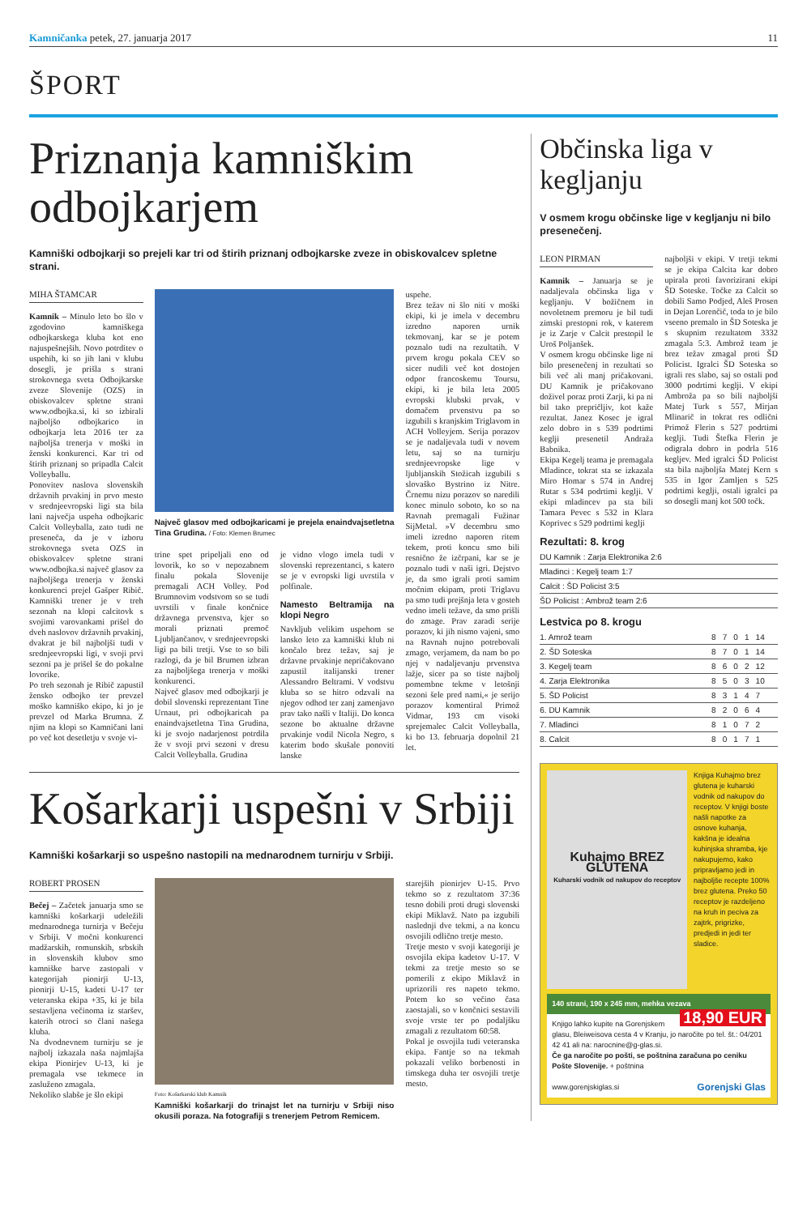Kamničanka petek, 27. januarja 2017 11
ŠPORT
Priznanja kamniškim odbojkarjem
Kamniški odbojkarji so prejeli kar tri od štirih priznanj odbojkarske zveze in obiskovalcev spletne strani.
MIHA ŠTAMCAR
Kamnik – Minulo leto bo šlo v zgodovino kamniškega odbojkarskega kluba kot eno najuspešnejših. Novo potrditev o uspehih, ki so jih lani v klubu dosegli, je prišla s strani strokovnega sveta Odbojkarske zveze Slovenije (OZS) in obiskovalcev spletne strani www.odbojka.si, ki so izbirali najboljšo odbojkarico in odbojkarja leta 2016 ter za najboljša trenerja v moški in ženski konkurenci. Kar tri od štirih priznanj so pripadla Calcit Volleyballu.
Ponovitev naslova slovenskih državnih prvakinj in prvo mesto v srednjeevropski ligi sta bila lani največja uspeha odbojkaric Calcit Volleyballa, zato tudi ne preseneča, da je v izboru strokovnega sveta OZS in obiskovalcev spletne strani www.odbojka.si največ glasov za najboljšega trenerja v ženski konkurenci prejel Gašper Ribič. Kamniški trener je v treh sezonah na klopi calcitovk s svojimi varovankami prišel do dveh naslovov državnih prvakinj, dvakrat je bil najboljši tudi v srednjeevropski ligi, v svoji prvi sezoni pa je prišel še do pokalne lovorike.
Po treh sezonah je Ribič zapustil žensko odbojko ter prevzel moško kamniško ekipo, ki jo je prevzel od Marka Brumna. Z njim na klopi so Kamničani lani po več kot desetletju v svoje vi-
Največ glasov med odbojkaricami je prejela enaindvajsetletna Tina Grudina. / Foto: Klemen Brumec
trine spet pripeljali eno od lovorik, ko so v nepozabnem finalu pokala Slovenije premagali ACH Volley. Pod Brumnovim vodstvom so se tudi uvrstili v finale končnice državnega prvenstva, kjer so morali priznati premoč Ljubljančanov, v srednjeevropski ligi pa bili tretji. Vse to so bili razlogi, da je bil Brumen izbran za najboljšega trenerja v moški konkurenci.
Največ glasov med odbojkarji je dobil slovenski reprezentant Tine Urnaut, pri odbojkaricah pa enaindvajsetletna Tina Grudina, ki je svojo nadarjenost potrdila že v svoji prvi sezoni v dresu Calcit Volleyballa. Grudina
je vidno vlogo imela tudi v slovenski reprezentanci, s katero se je v evropski ligi uvrstila v polfinale.
Namesto Beltramija na klopi Negro
Navkljub velikim uspehom se lansko leto za kamniški klub ni končalo brez težav, saj je državne prvakinje nepričakovano zapustil italijanski trener Alessandro Beltrami. V vodstvu kluba so se hitro odzvali na njegov odhod ter zanj zamenjavo prav tako našli v Italiji. Do konca sezone bo aktualne državne prvakinje vodil Nicola Negro, s katerim bodo skušale ponoviti lanske
uspehe.
Brez težav ni šlo niti v moški ekipi, ki je imela v decembru izredno naporen urnik tekmovanj, kar se je potem poznalo tudi na rezultatih. V prvem krogu pokala CEV so sicer nudili več kot dostojen odpor francoskemu Toursu, ekipi, ki je bila leta 2005 evropski klubski prvak, v domačem prvenstvu pa so izgubili s kranjskim Triglavom in ACH Volleyjem. Serija porazov se je nadaljevala tudi v novem letu, saj so na turnirju srednjeevropske lige v ljubljanskih Stožicah izgubili s slovaško Bystrino iz Nitre. Črnemu nizu porazov so naredili konec minulo soboto, ko so na Ravnah premagali Fužinar SijMetal. »V decembru smo imeli izredno naporen ritem tekem, proti koncu smo bili resnično že izčrpani, kar se je poznalo tudi v naši igri. Dejstvo je, da smo igrali proti samim močnim ekipam, proti Triglavu pa smo tudi prejšnja leta v gosteh vedno imeli težave, da smo prišli do zmage. Prav zaradi serije porazov, ki jih nismo vajeni, smo na Ravnah nujno potrebovali zmago, verjamem, da nam bo po njej v nadaljevanju prvenstva lažje, sicer pa so tiste najbolj pomembne tekme v letošnji sezoni šele pred nami,« je serijo porazov komentiral Primož Vidmar, 193 cm visoki sprejemalec Calcit Volleyballa, ki bo 13. februarja dopolnil 21 let.
Košarkarji uspešni v Srbiji
Kamniški košarkarji so uspešno nastopili na mednarodnem turnirju v Srbiji.
ROBERT PROSEN
Bečej – Začetek januarja smo se kamniški košarkarji udeležili mednarodnega turnirja v Bečeju v Srbiji. V močni konkurenci madžarskih, romunskih, srbskih in slovenskih klubov smo kamniške barve zastopali v kategorijah pionirji U-13, pionirji U-15, kadeti U-17 ter veteranska ekipa +35, ki je bila sestavljena večinoma iz staršev, katerih otroci so člani našega kluba.
Na dvodnevnem turnirju se je najbolj izkazala naša najmlajša ekipa Pionirjev U-13, ki je premagala vse tekmece in zasluženo zmagala.
Nekoliko slabše je šlo ekipi
Foto: Košarkarski klub Kamnik
Kamniški košarkarji do trinajst let na turnirju v Srbiji niso okusili poraza. Na fotografiji s trenerjem Petrom Remicem.
starejših pionirjev U-15. Prvo tekmo so z rezultatom 37:36 tesno dobili proti drugi slovenski ekipi Miklavž. Nato pa izgubili naslednji dve tekmi, a na koncu osvojili odlično tretje mesto.
Tretje mesto v svoji kategoriji je osvojila ekipa kadetov U-17. V tekmi za tretje mesto so se pomerili z ekipo Miklavž in uprizorili res napeto tekmo. Potem ko so večino časa zaostajali, so v končnici sestavili svoje vrste ter po podaljšku zmagali z rezultatom 60:58.
Pokal je osvojila tudi veteranska ekipa. Fantje so na tekmah pokazali veliko borbenosti in timskega duha ter osvojili tretje mesto.
Občinska liga v kegljanju
V osmem krogu občinske lige v kegljanju ni bilo presenečenj.
LEON PIRMAN
Kamnik – Januarja se je nadaljevala občinska liga v kegljanju. V božičnem in novoletnem premoru je bil tudi zimski prestopni rok, v katerem je iz Zarje v Calcit prestopil le Uroš Poljanšek.
V osmem krogu občinske lige ni bilo presenečenj in rezultati so bili več ali manj pričakovani. DU Kamnik je pričakovano doživel poraz proti Zarji, ki pa ni bil tako prepričljiv, kot kaže rezultat. Janez Kosec je igral zelo dobro in s 539 podrtimi keglji presenetil Andraža Babnika.
Ekipa Kegelj teama je premagala Mladince, tokrat sta se izkazala Miro Homar s 574 in Andrej Rutar s 534 podrtimi keglji. V ekipi mladincev pa sta bili Tamara Pevec s 532 in Klara Koprivec s 529 podrtimi keglji
najboljši v ekipi. V tretji tekmi se je ekipa Calcita kar dobro upirala proti favorizirani ekipi ŠD Soteske. Točke za Calcit so dobili Samo Podjed, Aleš Prosen in Dejan Lorenčič, toda to je bilo vseeno premalo in ŠD Soteska je s skupnim rezultatom 3332 zmagala 5:3. Ambrož team je brez težav zmagal proti ŠD Policist. Igralci ŠD Soteska so igrali res slabo, saj so ostali pod 3000 podrtimi keglji. V ekipi Ambroža pa so bili najboljši Matej Turk s 557, Mirjan Mlinarič in tokrat res odlični Primož Flerin s 527 podrtimi keglji. Tudi Štefka Flerin je odigrala dobro in podrla 516 kegljev. Med igralci ŠD Policist sta bila najboljša Matej Kern s 535 in Igor Zamljen s 525 podrtimi keglji, ostali igralci pa so dosegli manj kot 500 točk.
Rezultati: 8. krog
| DU Kamnik : Zarja Elektronika 2:6 |
| Mladinci : Kegelj team 1:7 |
| Calcit : ŠD Policist 3:5 |
| ŠD Policist : Ambrož team 2:6 |
Lestvica po 8. krogu
| 1. Amrož team | 8 | 7 | 0 | 1 | 14 |
| 2. ŠD Soteska | 8 | 7 | 0 | 1 | 14 |
| 3. Kegelj team | 8 | 6 | 0 | 2 | 12 |
| 4. Zarja Elektronika | 8 | 5 | 0 | 3 | 10 |
| 5. ŠD Policist | 8 | 3 | 1 | 4 | 7 |
| 6. DU Kamnik | 8 | 2 | 0 | 6 | 4 |
| 7. Mladinci | 8 | 1 | 0 | 7 | 2 |
| 8. Calcit | 8 | 0 | 1 | 7 | 1 |
Kuhajmo BREZ GLUTENA
Kuharski vodnik od nakupov do receptov
Knjiga Kuhajmo brez glutena je kuharski vodnik od nakupov do receptov. V knjigi boste našli napotke za osnove kuhanja, kakšna je idealna kuhinjska shramba, kje nakupujemo, kako pripravljamo jedi in najboljše recepte 100% brez glutena. Preko 50 receptov je razdeljeno na kruh in peciva za zajtrk, prigrizke, predjedi in jedi ter sladice.
140 strani, 190 x 245 mm, mehka vezava 18,90 EUR
Knjigo lahko kupite na Gorenjskem glasu, Bleiweisova cesta 4 v Kranju, jo naročite po tel. št.: 04/201 42 41 ali na: narocnine@g-glas.si.
Če ga naročite po pošti, se poštnina zaračuna po ceniku Pošte Slovenije. + poštnina
www.gorenjskiglas.si Gorenjski Glas